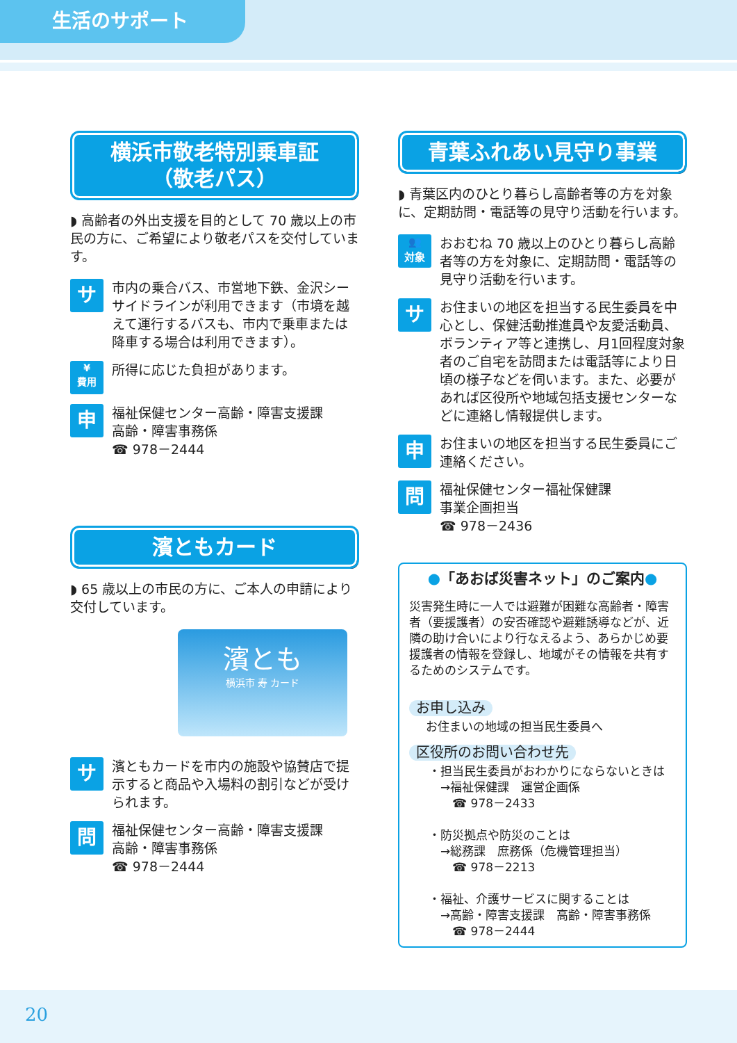生活のサポート
横浜市敬老特別乗車証
（敬老パス）
◗ 高齢者の外出支援を目的として 70 歳以上の市民の方に、ご希望により敬老パスを交付しています。
サ
市内の乗合バス、市営地下鉄、金沢シーサイドラインが利用できます（市境を越えて運行するバスも、市内で乗車または降車する場合は利用できます）。
¥
費用
所得に応じた負担があります。
申
福祉保健センター高齢・障害支援課
高齢・障害事務係
☎ 978－2444
濱ともカード
◗ 65 歳以上の市民の方に、ご本人の申請により交付しています。
濱とも
横浜市 寿 カード
サ
濱ともカードを市内の施設や協賛店で提示すると商品や入場料の割引などが受けられます。
問
福祉保健センター高齢・障害支援課
高齢・障害事務係
☎ 978－2444
青葉ふれあい見守り事業
◗ 青葉区内のひとり暮らし高齢者等の方を対象に、定期訪問・電話等の見守り活動を行います。
👥
対象
おおむね 70 歳以上のひとり暮らし高齢者等の方を対象に、定期訪問・電話等の見守り活動を行います。
サ
お住まいの地区を担当する民生委員を中心とし、保健活動推進員や友愛活動員、ボランティア等と連携し、月1回程度対象者のご自宅を訪問または電話等により日頃の様子などを伺います。また、必要があれば区役所や地域包括支援センターなどに連絡し情報提供します。
申
お住まいの地区を担当する民生委員にご連絡ください。
問
福祉保健センター福祉保健課
事業企画担当
☎ 978－2436
●「あおば災害ネット」のご案内●
災害発生時に一人では避難が困難な高齢者・障害者（要援護者）の安否確認や避難誘導などが、近隣の助け合いにより行なえるよう、あらかじめ要援護者の情報を登録し、地域がその情報を共有するためのシステムです。
お申し込み
お住まいの地域の担当民生委員へ
区役所のお問い合わせ先
・担当民生委員がおわかりにならないときは
　→福祉保健課　運営企画係
　　☎ 978－2433
・防災拠点や防災のことは
　→総務課　庶務係（危機管理担当）
　　☎ 978－2213
・福祉、介護サービスに関することは
　→高齢・障害支援課　高齢・障害事務係
　　☎ 978－2444
20